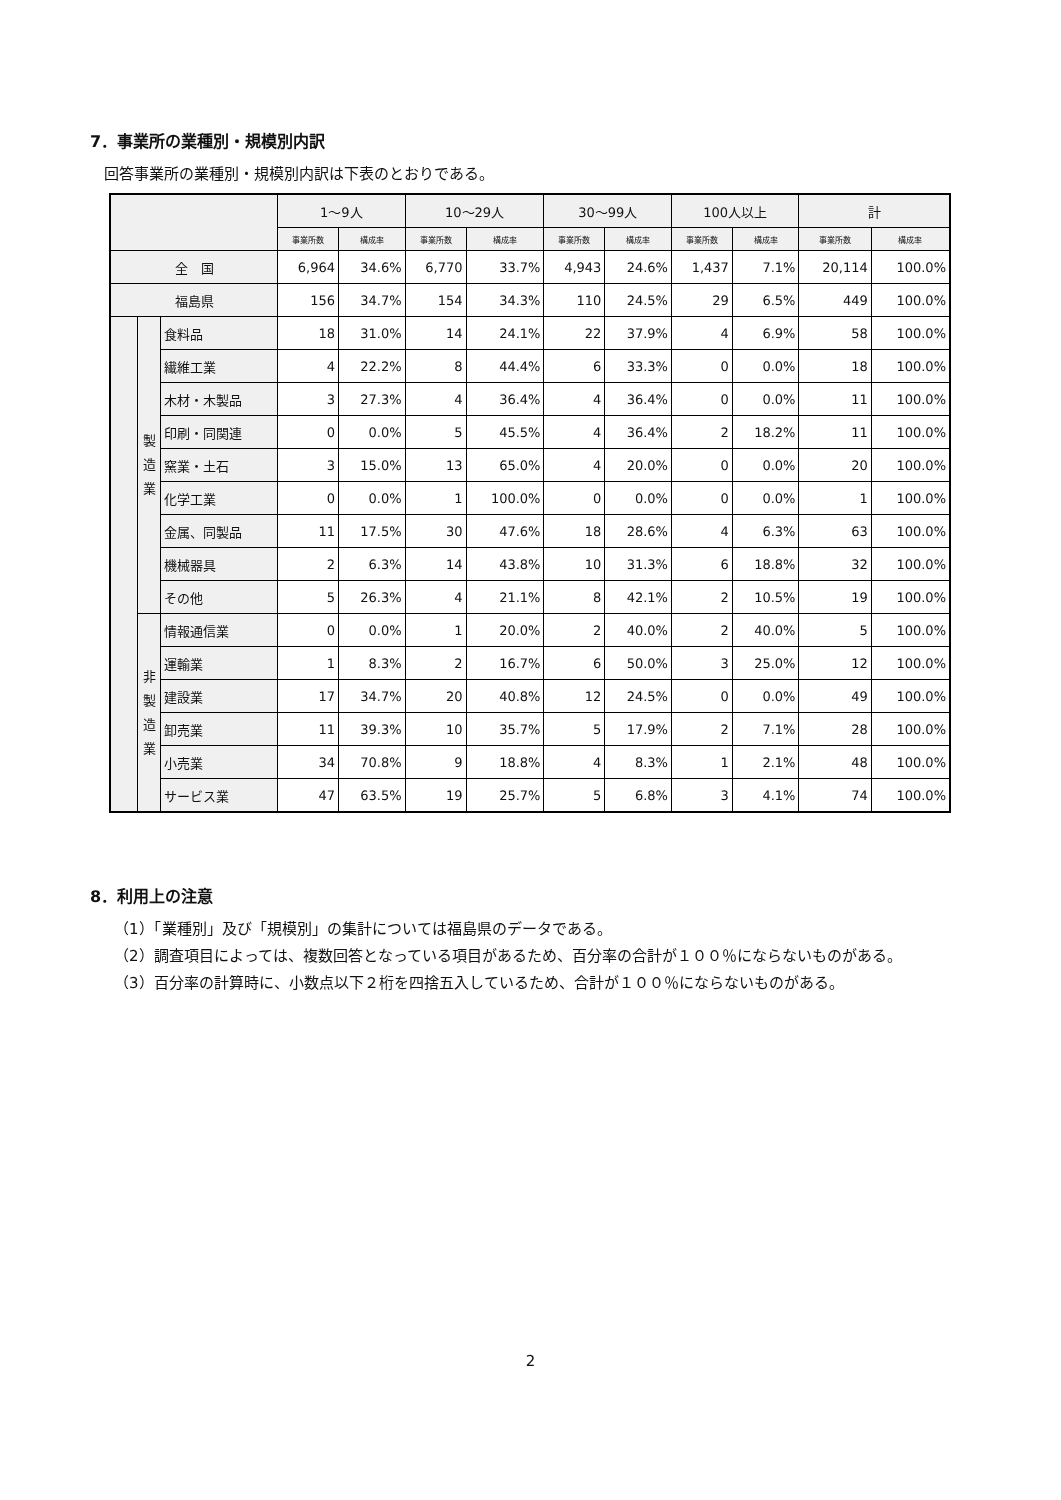7．事業所の業種別・規模別内訳
回答事業所の業種別・規模別内訳は下表のとおりである。
| | | | 1〜9人 | | 10〜29人 | | 30〜99人 | | 100人以上 | | 計 | |
| --- | --- | --- | --- | --- | --- | --- | --- | --- | --- | --- | --- | --- |
| | | | 事業所数 | 構成率 | 事業所数 | 構成率 | 事業所数 | 構成率 | 事業所数 | 構成率 | 事業所数 | 構成率 |
| 全 国 | | | 6,964 | 34.6% | 6,770 | 33.7% | 4,943 | 24.6% | 1,437 | 7.1% | 20,114 | 100.0% |
| 福島県 | | | 156 | 34.7% | 154 | 34.3% | 110 | 24.5% | 29 | 6.5% | 449 | 100.0% |
| | 製 造 業 | 食料品 | 18 | 31.0% | 14 | 24.1% | 22 | 37.9% | 4 | 6.9% | 58 | 100.0% |
| | | 繊維工業 | 4 | 22.2% | 8 | 44.4% | 6 | 33.3% | 0 | 0.0% | 18 | 100.0% |
| | | 木材・木製品 | 3 | 27.3% | 4 | 36.4% | 4 | 36.4% | 0 | 0.0% | 11 | 100.0% |
| | | 印刷・同関連 | 0 | 0.0% | 5 | 45.5% | 4 | 36.4% | 2 | 18.2% | 11 | 100.0% |
| | | 窯業・土石 | 3 | 15.0% | 13 | 65.0% | 4 | 20.0% | 0 | 0.0% | 20 | 100.0% |
| | | 化学工業 | 0 | 0.0% | 1 | 100.0% | 0 | 0.0% | 0 | 0.0% | 1 | 100.0% |
| | | 金属、同製品 | 11 | 17.5% | 30 | 47.6% | 18 | 28.6% | 4 | 6.3% | 63 | 100.0% |
| | | 機械器具 | 2 | 6.3% | 14 | 43.8% | 10 | 31.3% | 6 | 18.8% | 32 | 100.0% |
| | | その他 | 5 | 26.3% | 4 | 21.1% | 8 | 42.1% | 2 | 10.5% | 19 | 100.0% |
| | 非 製 造 業 | 情報通信業 | 0 | 0.0% | 1 | 20.0% | 2 | 40.0% | 2 | 40.0% | 5 | 100.0% |
| | | 運輸業 | 1 | 8.3% | 2 | 16.7% | 6 | 50.0% | 3 | 25.0% | 12 | 100.0% |
| | | 建設業 | 17 | 34.7% | 20 | 40.8% | 12 | 24.5% | 0 | 0.0% | 49 | 100.0% |
| | | 卸売業 | 11 | 39.3% | 10 | 35.7% | 5 | 17.9% | 2 | 7.1% | 28 | 100.0% |
| | | 小売業 | 34 | 70.8% | 9 | 18.8% | 4 | 8.3% | 1 | 2.1% | 48 | 100.0% |
| | | サービス業 | 47 | 63.5% | 19 | 25.7% | 5 | 6.8% | 3 | 4.1% | 74 | 100.0% |
8．利用上の注意
（1）「業種別」及び「規模別」の集計については福島県のデータである。
（2）調査項目によっては、複数回答となっている項目があるため、百分率の合計が１００％にならないものがある。
（3）百分率の計算時に、小数点以下２桁を四捨五入しているため、合計が１００％にならないものがある。
2